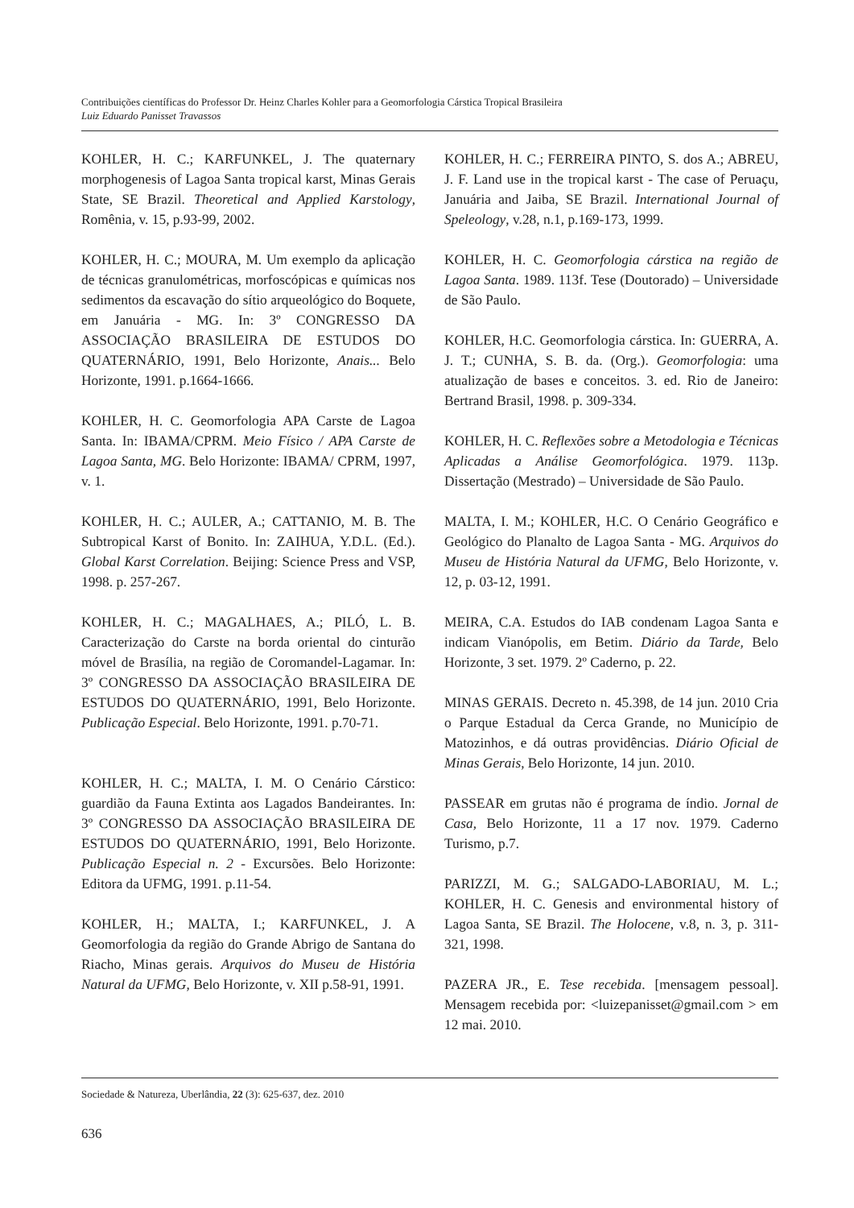Contribuições científicas do Professor Dr. Heinz Charles Kohler para a Geomorfologia Cárstica Tropical Brasileira
Luiz Eduardo Panisset Travassos
KOHLER, H. C.; KARFUNKEL, J. The quaternary morphogenesis of Lagoa Santa tropical karst, Minas Gerais State, SE Brazil. Theoretical and Applied Karstology, Romênia, v. 15, p.93-99, 2002.
KOHLER, H. C.; MOURA, M. Um exemplo da aplicação de técnicas granulométricas, morfoscópicas e químicas nos sedimentos da escavação do sítio arqueológico do Boquete, em Januária - MG. In: 3º CONGRESSO DA ASSOCIAÇÃO BRASILEIRA DE ESTUDOS DO QUATERNÁRIO, 1991, Belo Horizonte, Anais... Belo Horizonte, 1991. p.1664-1666.
KOHLER, H. C. Geomorfologia APA Carste de Lagoa Santa. In: IBAMA/CPRM. Meio Físico / APA Carste de Lagoa Santa, MG. Belo Horizonte: IBAMA/ CPRM, 1997, v. 1.
KOHLER, H. C.; AULER, A.; CATTANIO, M. B. The Subtropical Karst of Bonito. In: ZAIHUA, Y.D.L. (Ed.). Global Karst Correlation. Beijing: Science Press and VSP, 1998. p. 257-267.
KOHLER, H. C.; MAGALHAES, A.; PILÓ, L. B. Caracterização do Carste na borda oriental do cinturão móvel de Brasília, na região de Coromandel-Lagamar. In: 3º CONGRESSO DA ASSOCIAÇÃO BRASILEIRA DE ESTUDOS DO QUATERNÁRIO, 1991, Belo Horizonte. Publicação Especial. Belo Horizonte, 1991. p.70-71.
KOHLER, H. C.; MALTA, I. M. O Cenário Cárstico: guardião da Fauna Extinta aos Lagados Bandeirantes. In: 3º CONGRESSO DA ASSOCIAÇÃO BRASILEIRA DE ESTUDOS DO QUATERNÁRIO, 1991, Belo Horizonte. Publicação Especial n. 2 - Excursões. Belo Horizonte: Editora da UFMG, 1991. p.11-54.
KOHLER, H.; MALTA, I.; KARFUNKEL, J. A Geomorfologia da região do Grande Abrigo de Santana do Riacho, Minas gerais. Arquivos do Museu de História Natural da UFMG, Belo Horizonte, v. XII p.58-91, 1991.
KOHLER, H. C.; FERREIRA PINTO, S. dos A.; ABREU, J. F. Land use in the tropical karst - The case of Peruaçu, Januária and Jaiba, SE Brazil. International Journal of Speleology, v.28, n.1, p.169-173, 1999.
KOHLER, H. C. Geomorfologia cárstica na região de Lagoa Santa. 1989. 113f. Tese (Doutorado) – Universidade de São Paulo.
KOHLER, H.C. Geomorfologia cárstica. In: GUERRA, A. J. T.; CUNHA, S. B. da. (Org.). Geomorfologia: uma atualização de bases e conceitos. 3. ed. Rio de Janeiro: Bertrand Brasil, 1998. p. 309-334.
KOHLER, H. C. Reflexões sobre a Metodologia e Técnicas Aplicadas a Análise Geomorfológica. 1979. 113p. Dissertação (Mestrado) – Universidade de São Paulo.
MALTA, I. M.; KOHLER, H.C. O Cenário Geográfico e Geológico do Planalto de Lagoa Santa - MG. Arquivos do Museu de História Natural da UFMG, Belo Horizonte, v. 12, p. 03-12, 1991.
MEIRA, C.A. Estudos do IAB condenam Lagoa Santa e indicam Vianópolis, em Betim. Diário da Tarde, Belo Horizonte, 3 set. 1979. 2º Caderno, p. 22.
MINAS GERAIS. Decreto n. 45.398, de 14 jun. 2010 Cria o Parque Estadual da Cerca Grande, no Município de Matozinhos, e dá outras providências. Diário Oficial de Minas Gerais, Belo Horizonte, 14 jun. 2010.
PASSEAR em grutas não é programa de índio. Jornal de Casa, Belo Horizonte, 11 a 17 nov. 1979. Caderno Turismo, p.7.
PARIZZI, M. G.; SALGADO-LABORIAU, M. L.; KOHLER, H. C. Genesis and environmental history of Lagoa Santa, SE Brazil. The Holocene, v.8, n. 3, p. 311-321, 1998.
PAZERA JR., E. Tese recebida. [mensagem pessoal]. Mensagem recebida por: <luizepanisset@gmail.com > em 12 mai. 2010.
Sociedade & Natureza, Uberlândia, 22 (3): 625-637, dez. 2010
636